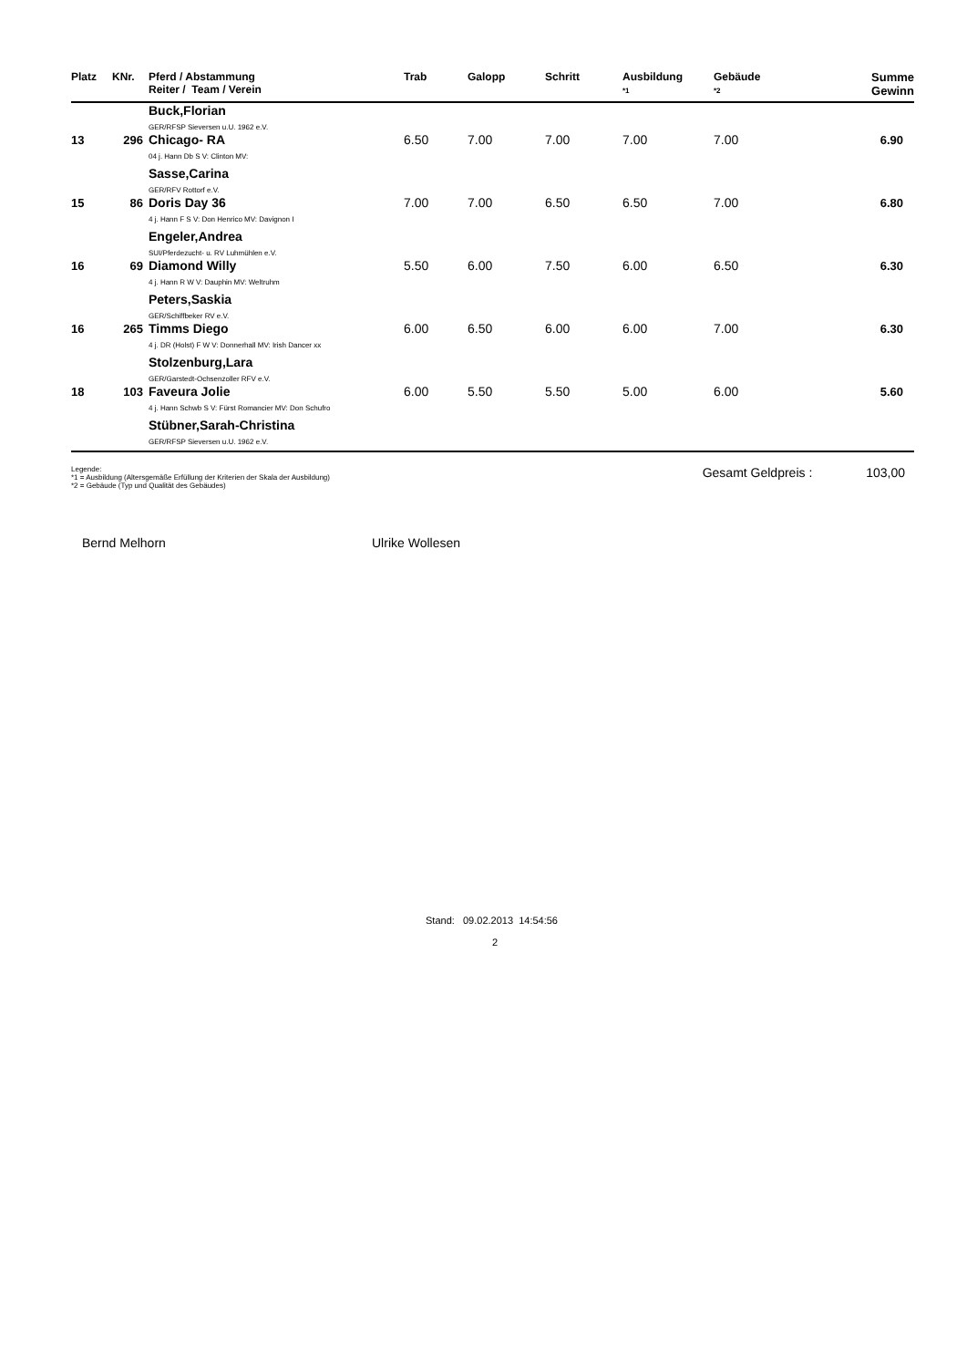| Platz | KNr. | Pferd / Abstammung Reiter / Team / Verein | Trab | Galopp | Schritt | Ausbildung *1 | Gebäude *2 | Summe Gewinn |
| --- | --- | --- | --- | --- | --- | --- | --- | --- |
| | | Buck,Florian GER/RFSP Sieversen u.U. 1962 e.V. | | | | | | |
| 13 | 296 | Chicago- RA | 6.50 | 7.00 | 7.00 | 7.00 | 7.00 | 6.90 |
| | | 04 j. Hann Db S V: Clinton MV: | | | | | | |
| | | Sasse,Carina GER/RFV Rottorf e.V. | | | | | | |
| 15 | 86 | Doris Day 36 | 7.00 | 7.00 | 6.50 | 6.50 | 7.00 | 6.80 |
| | | 4 j. Hann F S V: Don Henrico MV: Davignon I | | | | | | |
| | | Engeler,Andrea SUI/Pferdezucht- u. RV Luhmühlen e.V. | | | | | | |
| 16 | 69 | Diamond Willy | 5.50 | 6.00 | 7.50 | 6.00 | 6.50 | 6.30 |
| | | 4 j. Hann R W V: Dauphin MV: Weltruhm | | | | | | |
| | | Peters,Saskia GER/Schiffbeker RV e.V. | | | | | | |
| 16 | 265 | Timms Diego | 6.00 | 6.50 | 6.00 | 6.00 | 7.00 | 6.30 |
| | | 4 j. DR (Holst) F W V: Donnerhall MV: Irish Dancer xx | | | | | | |
| | | Stolzenburg,Lara GER/Garstedt-Ochsenzoller RFV e.V. | | | | | | |
| 18 | 103 | Faveura Jolie | 6.00 | 5.50 | 5.50 | 5.00 | 6.00 | 5.60 |
| | | 4 j. Hann Schwb S V: Fürst Romancier MV: Don Schufro | | | | | | |
| | | Stübner,Sarah-Christina GER/RFSP Sieversen u.U. 1962 e.V. | | | | | | |
Legende:
*1 = Ausbildung (Altersgemäße Erfüllung der Kriterien der Skala der Ausbildung)
*2 = Gebäude (Typ und Qualität des Gebäudes)
Gesamt Geldpreis : 103,00
Bernd Melhorn Ulrike Wollesen
Stand: 09.02.2013 14:54:56
2